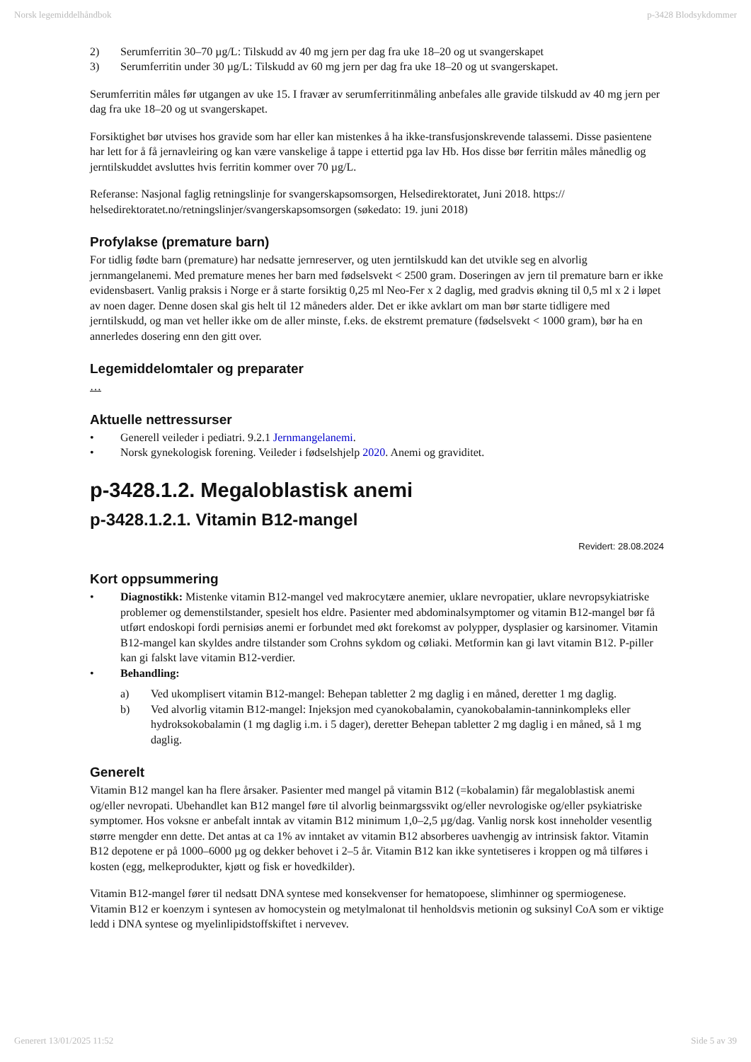Norsk legemiddelhåndbok p-3428 Blodsykdommer
2) Serumferritin 30–70 µg/L: Tilskudd av 40 mg jern per dag fra uke 18–20 og ut svangerskapet
3) Serumferritin under 30 µg/L: Tilskudd av 60 mg jern per dag fra uke 18–20 og ut svangerskapet.
Serumferritin måles før utgangen av uke 15. I fravær av serumferritinmåling anbefales alle gravide tilskudd av 40 mg jern per dag fra uke 18–20 og ut svangerskapet.
Forsiktighet bør utvises hos gravide som har eller kan mistenkes å ha ikke-transfusjonskrevende talassemi. Disse pasientene har lett for å få jernavleiring og kan være vanskelige å tappe i ettertid pga lav Hb. Hos disse bør ferritin måles månedlig og jerntilskuddet avsluttes hvis ferritin kommer over 70 µg/L.
Referanse: Nasjonal faglig retningslinje for svangerskapsomsorgen, Helsedirektoratet, Juni 2018. https://
helsedirektoratet.no/retningslinjer/svangerskapsomsorgen (søkedato: 19. juni 2018)
Profylakse (premature barn)
For tidlig fødte barn (premature) har nedsatte jernreserver, og uten jerntilskudd kan det utvikle seg en alvorlig jernmangelanemi. Med premature menes her barn med fødselsvekt < 2500 gram. Doseringen av jern til premature barn er ikke evidensbasert. Vanlig praksis i Norge er å starte forsiktig 0,25 ml Neo-Fer x 2 daglig, med gradvis økning til 0,5 ml x 2 i løpet av noen dager. Denne dosen skal gis helt til 12 måneders alder. Det er ikke avklart om man bør starte tidligere med jerntilskudd, og man vet heller ikke om de aller minste, f.eks. de ekstremt premature (fødselsvekt < 1000 gram), bør ha en annerledes dosering enn den gitt over.
Legemiddelomtaler og preparater
…
Aktuelle nettressurser
• Generell veileder i pediatri. 9.2.1 Jernmangelanemi.
• Norsk gynekologisk forening. Veileder i fødselshjelp 2020. Anemi og graviditet.
p-3428.1.2. Megaloblastisk anemi
p-3428.1.2.1. Vitamin B12-mangel
Revidert: 28.08.2024
Kort oppsummering
• Diagnostikk: Mistenke vitamin B12-mangel ved makrocytære anemier, uklare nevropatier, uklare nevropsykiatriske problemer og demenstilstander, spesielt hos eldre. Pasienter med abdominalsymptomer og vitamin B12-mangel bør få utført endoskopi fordi pernisiøs anemi er forbundet med økt forekomst av polypper, dysplasier og karsinomer. Vitamin B12-mangel kan skyldes andre tilstander som Crohns sykdom og cøliaki. Metformin kan gi lavt vitamin B12. P-piller kan gi falskt lave vitamin B12-verdier.
• Behandling:
a) Ved ukomplisert vitamin B12-mangel: Behepan tabletter 2 mg daglig i en måned, deretter 1 mg daglig.
b) Ved alvorlig vitamin B12-mangel: Injeksjon med cyanokobalamin, cyanokobalamin-tanninkompleks eller hydroksokobalamin (1 mg daglig i.m. i 5 dager), deretter Behepan tabletter 2 mg daglig i en måned, så 1 mg daglig.
Generelt
Vitamin B12 mangel kan ha flere årsaker. Pasienter med mangel på vitamin B12 (=kobalamin) får megaloblastisk anemi og/eller nevropati. Ubehandlet kan B12 mangel føre til alvorlig beinmargssvikt og/eller nevrologiske og/eller psykiatriske symptomer. Hos voksne er anbefalt inntak av vitamin B12 minimum 1,0–2,5 µg/dag. Vanlig norsk kost inneholder vesentlig større mengder enn dette. Det antas at ca 1% av inntaket av vitamin B12 absorberes uavhengig av intrinsisk faktor. Vitamin B12 depotene er på 1000–6000 µg og dekker behovet i 2–5 år. Vitamin B12 kan ikke syntetiseres i kroppen og må tilføres i kosten (egg, melkeprodukter, kjøtt og fisk er hovedkilder).
Vitamin B12-mangel fører til nedsatt DNA syntese med konsekvenser for hematopoese, slimhinner og spermiogenese. Vitamin B12 er koenzym i syntesen av homocystein og metylmalonat til henholdsvis metionin og suksinyl CoA som er viktige ledd i DNA syntese og myelinlipidstoffskiftet i nervevev.
Generert 13/01/2025 11:52 Side 5 av 39